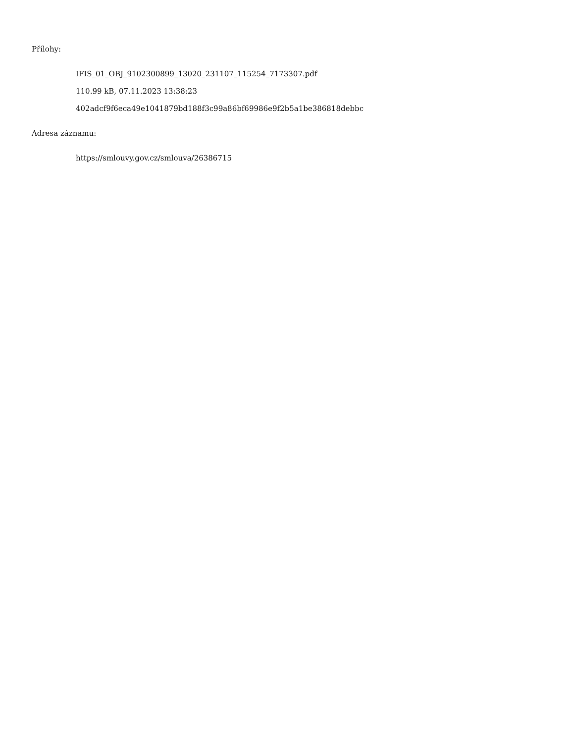Přílohy:
IFIS_01_OBJ_9102300899_13020_231107_115254_7173307.pdf
110.99 kB, 07.11.2023 13:38:23
402adcf9f6eca49e1041879bd188f3c99a86bf69986e9f2b5a1be386818debbc
Adresa záznamu:
https://smlouvy.gov.cz/smlouva/26386715